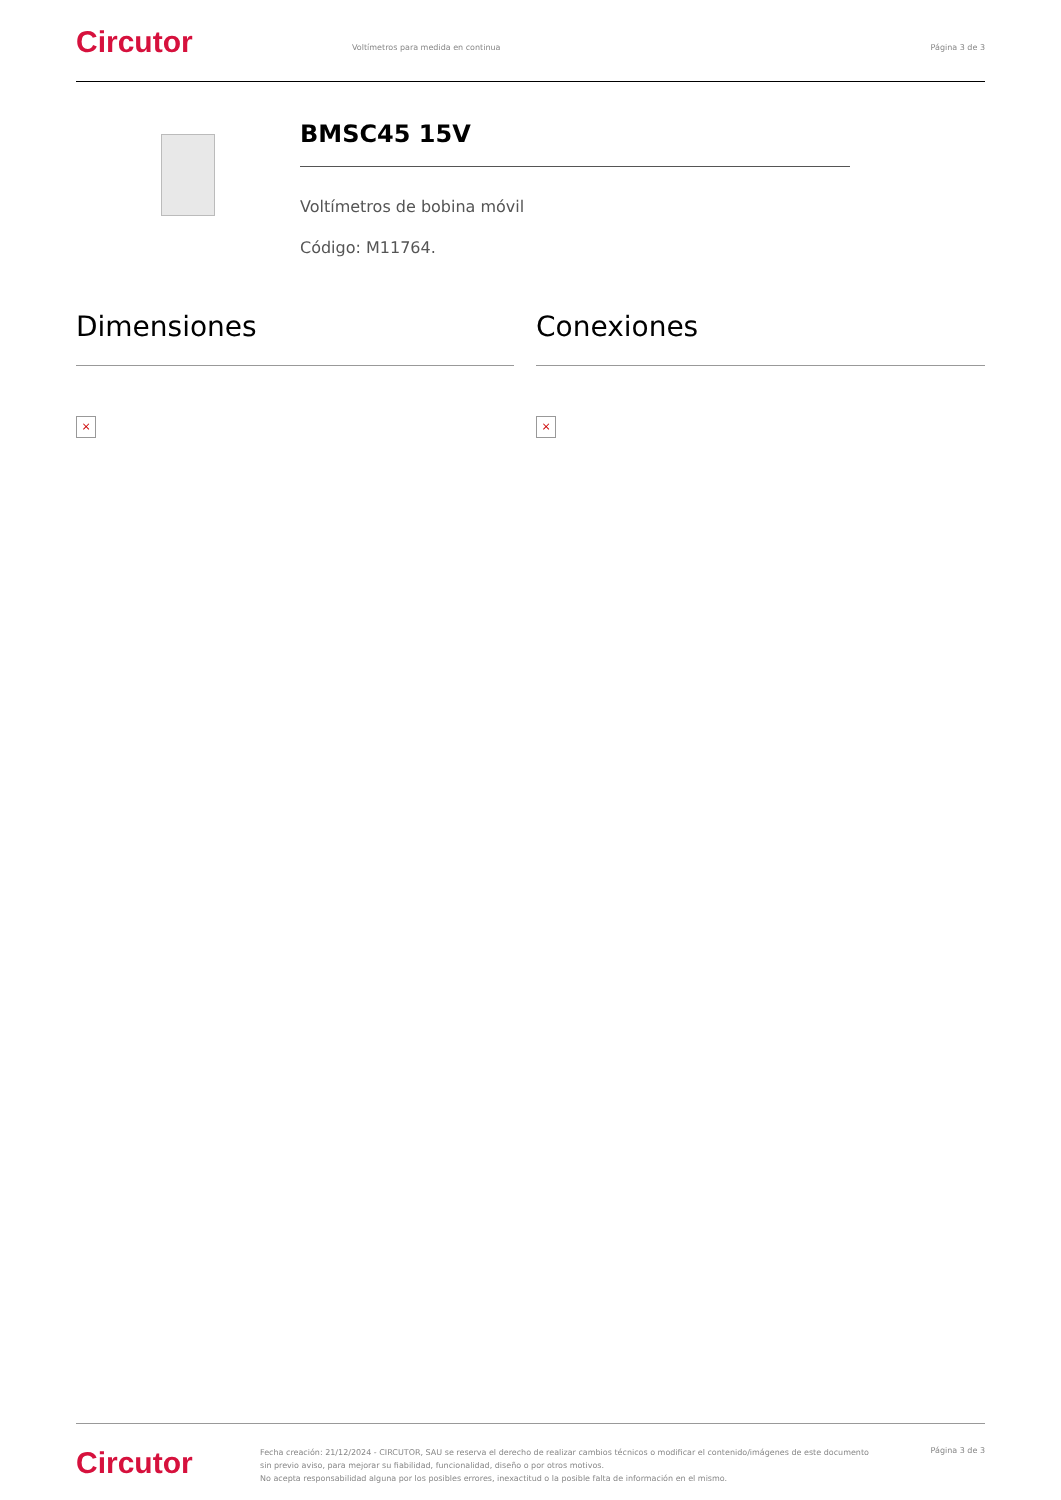Circutor
Voltímetros para medida en continua
Página 3 de 3
BMSC45 15V
Voltímetros de bobina móvil
Código: M11764.
Dimensiones Conexiones
× ×
Circutor
Fecha creación: 21/12/2024 - CIRCUTOR, SAU se reserva el derecho de realizar cambios técnicos o modificar el contenido/imágenes de este documento sin previo aviso, para mejorar su fiabilidad, funcionalidad, diseño o por otros motivos.
No acepta responsabilidad alguna por los posibles errores, inexactitud o la posible falta de información en el mismo.
Página 3 de 3